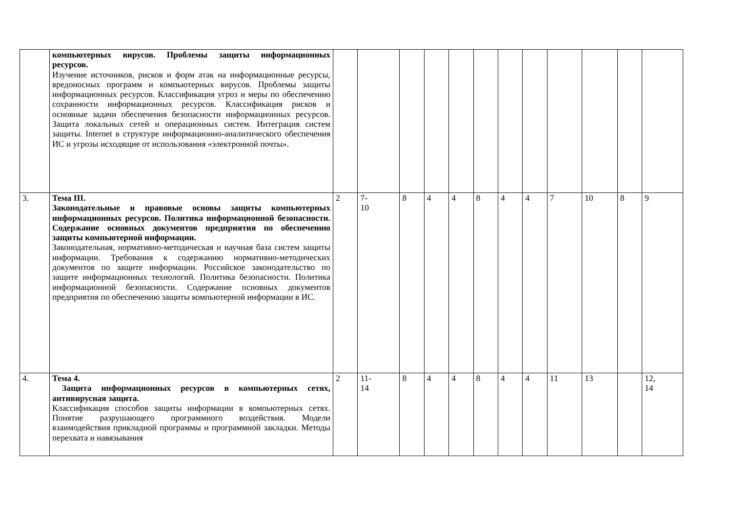| | компьютерных вирусов. Проблемы защиты информационных ресурсов. Изучение источников, рисков и форм атак на информационные ресурсы, вредоносных программ и компьютерных вирусов. Проблемы защиты информационных ресурсов. Классификация угроз и меры по обеспечению сохранности информационных ресурсов. Классификация рисков и основные задачи обеспечения безопасности информационных ресурсов. Защита локальных сетей и операционных систем. Интеграция систем защиты. Internet в структуре информационно-аналитического обеспечения ИС и угрозы исходящие от использования «электронной почты». | | | | | | | | | | | | |
| 3. | Тема III. Законодательные и правовые основы защиты компьютерных информационных ресурсов. Политика информационной безопасности. Содержание основных документов предприятия по обеспечению защиты компьютерной информации. Законодательная, нормативно-методическая и научная база систем защиты информации. Требования к содержанию нормативно-методических документов по защите информации. Российское законодательство по защите информационных технологий. Политика безопасности. Политика информационной безопасности. Содержание основных документов предприятия по обеспечению защиты компьютерной информации в ИС. | 2 | 7- 10 | 8 | 4 | 4 | 8 | 4 | 4 | 7 | 10 | 8 | 9 |
| 4. | Тема 4. Защита информационных ресурсов в компьютерных сетях, антивирусная защита. Классификация способов защиты информации в компьютерных сетях. Понятие разрушающего программного воздействия. Модели взаимодействия прикладной программы и программной закладки. Методы перехвата и навязывания | 2 | 11- 14 | 8 | 4 | 4 | 8 | 4 | 4 | 11 | 13 | | 12, 14 |